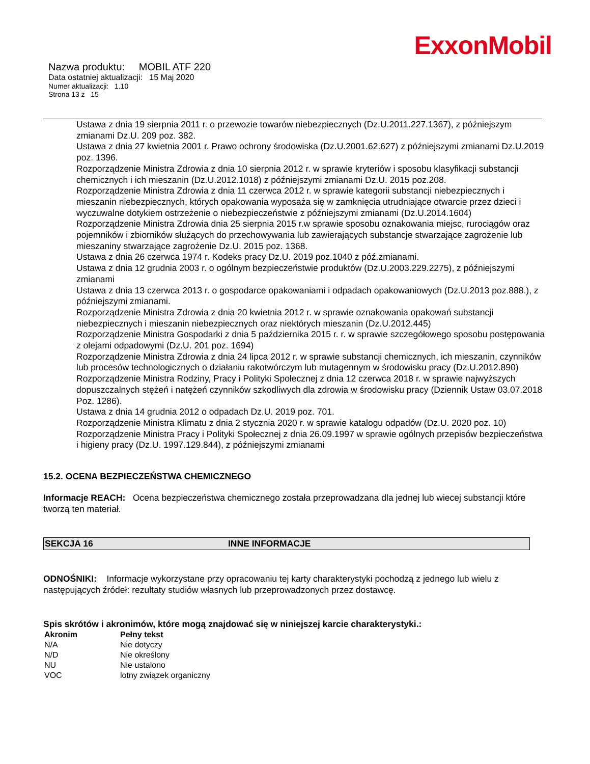ExxonMobil
Nazwa produktu: MOBIL ATF 220
Data ostatniej aktualizacji: 15 Maj 2020
Numer aktualizacji: 1.10
Strona 13 z 15
Ustawa z dnia 19 sierpnia 2011 r. o przewozie towarów niebezpiecznych (Dz.U.2011.227.1367), z późniejszym zmianami Dz.U. 209 poz. 382.
Ustawa z dnia 27 kwietnia 2001 r. Prawo ochrony środowiska (Dz.U.2001.62.627) z późniejszymi zmianami Dz.U.2019 poz. 1396.
Rozporządzenie Ministra Zdrowia z dnia 10 sierpnia 2012 r. w sprawie kryteriów i sposobu klasyfikacji substancji chemicznych i ich mieszanin (Dz.U.2012.1018) z późniejszymi zmianami Dz.U. 2015 poz.208.
Rozporządzenie Ministra Zdrowia z dnia 11 czerwca 2012 r. w sprawie kategorii substancji niebezpiecznych i mieszanin niebezpiecznych, których opakowania wyposaża się w zamknięcia utrudniające otwarcie przez dzieci i wyczuwalne dotykiem ostrzeżenie o niebezpieczeństwie z późniejszymi zmianami (Dz.U.2014.1604)
Rozporządzenie Ministra Zdrowia dnia 25 sierpnia 2015 r.w sprawie sposobu oznakowania miejsc, rurociągów oraz pojemników i zbiorników służących do przechowywania lub zawierających substancje stwarzające zagrożenie lub mieszaniny stwarzające zagrożenie Dz.U. 2015 poz. 1368.
Ustawa z dnia 26 czerwca 1974 r. Kodeks pracy Dz.U. 2019 poz.1040 z póź.zmianami.
Ustawa z dnia 12 grudnia 2003 r. o ogólnym bezpieczeństwie produktów (Dz.U.2003.229.2275), z późniejszymi zmianami
Ustawa z dnia 13 czerwca 2013 r. o gospodarce opakowaniami i odpadach opakowaniowych (Dz.U.2013 poz.888.), z późniejszymi zmianami.
Rozporządzenie Ministra Zdrowia z dnia 20 kwietnia 2012 r. w sprawie oznakowania opakowań substancji niebezpiecznych i mieszanin niebezpiecznych oraz niektórych mieszanin (Dz.U.2012.445)
Rozporządzenie Ministra Gospodarki z dnia 5 października 2015 r. r. w sprawie szczegółowego sposobu postępowania z olejami odpadowymi (Dz.U. 201 poz. 1694)
Rozporządzenie Ministra Zdrowia z dnia 24 lipca 2012 r. w sprawie substancji chemicznych, ich mieszanin, czynników lub procesów technologicznych o działaniu rakotwórczym lub mutagennym w środowisku pracy (Dz.U.2012.890)
Rozporządzenie Ministra Rodziny, Pracy i Polityki Społecznej z dnia 12 czerwca 2018 r. w sprawie najwyższych dopuszczalnych stężeń i natężeń czynników szkodliwych dla zdrowia w środowisku pracy (Dziennik Ustaw 03.07.2018 Poz. 1286).
Ustawa z dnia 14 grudnia 2012 o odpadach Dz.U. 2019 poz. 701.
Rozporządzenie Ministra Klimatu z dnia 2 stycznia 2020 r. w sprawie katalogu odpadów (Dz.U. 2020 poz. 10)
Rozporządzenie Ministra Pracy i Polityki Społecznej z dnia 26.09.1997 w sprawie ogólnych przepisów bezpieczeństwa i higieny pracy (Dz.U. 1997.129.844), z późniejszymi zmianami
15.2. OCENA BEZPIECZEŃSTWA CHEMICZNEGO
Informacje REACH: Ocena bezpieczeństwa chemicznego została przeprowadzana dla jednej lub wiecej substancji które tworzą ten materiał.
SEKCJA 16 INNE INFORMACJE
ODNOŚNIKI: Informacje wykorzystane przy opracowaniu tej karty charakterystyki pochodzą z jednego lub wielu z następujących źródeł: rezultaty studiów własnych lub przeprowadzonych przez dostawcę.
Spis skrótów i akronimów, które mogą znajdować się w niniejszej karcie charakterystyki.:
| Akronim | Pełny tekst |
| --- | --- |
| N/A | Nie dotyczy |
| N/D | Nie określony |
| NU | Nie ustalono |
| VOC | lotny związek organiczny |